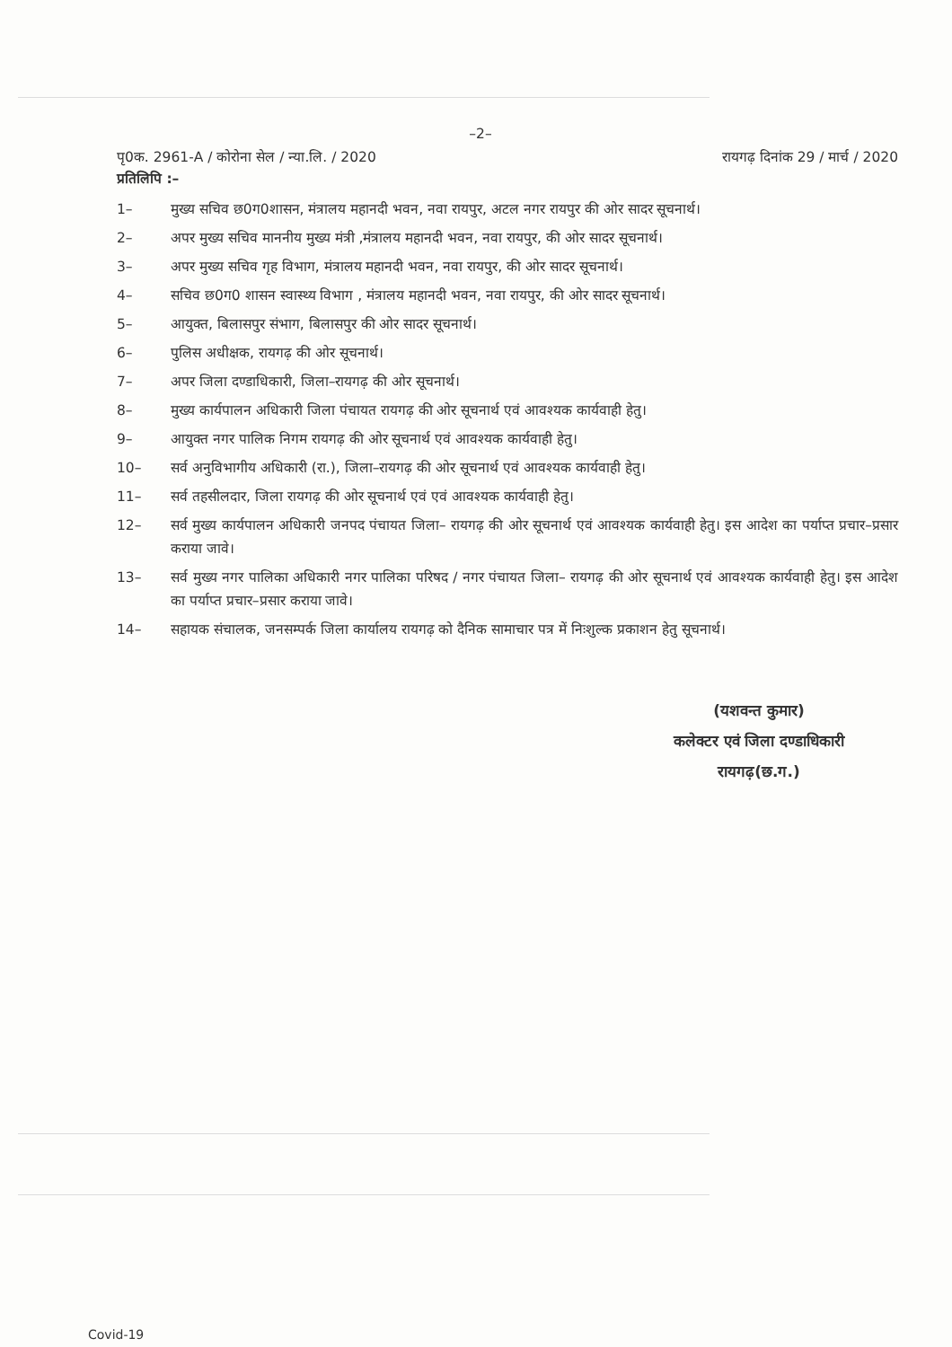–2–
पृ0क. 2961-A / कोरोना सेल / न्या.लि. / 2020 रायगढ़ दिनांक 29 / मार्च / 2020
प्रतिलिपि :–
1– मुख्य सचिव छ0ग0शासन, मंत्रालय महानदी भवन, नवा रायपुर, अटल नगर रायपुर की ओर सादर सूचनार्थ।
2– अपर मुख्य सचिव माननीय मुख्य मंत्री ,मंत्रालय महानदी भवन, नवा रायपुर, की ओर सादर सूचनार्थ।
3– अपर मुख्य सचिव गृह विभाग, मंत्रालय महानदी भवन, नवा रायपुर, की ओर सादर सूचनार्थ।
4– सचिव छ0ग0 शासन स्वास्थ्य विभाग , मंत्रालय महानदी भवन, नवा रायपुर, की ओर सादर सूचनार्थ।
5– आयुक्त, बिलासपुर संभाग, बिलासपुर की ओर सादर सूचनार्थ।
6– पुलिस अधीक्षक, रायगढ़ की ओर सूचनार्थ।
7– अपर जिला दण्डाधिकारी, जिला–रायगढ़ की ओर सूचनार्थ।
8– मुख्य कार्यपालन अधिकारी जिला पंचायत रायगढ़ की ओर सूचनार्थ एवं आवश्यक कार्यवाही हेतु।
9– आयुक्त नगर पालिक निगम रायगढ़ की ओर सूचनार्थ एवं आवश्यक कार्यवाही हेतु।
10– सर्व अनुविभागीय अधिकारी (रा.), जिला–रायगढ़ की ओर सूचनार्थ एवं आवश्यक कार्यवाही हेतु।
11– सर्व तहसीलदार, जिला रायगढ़ की ओर सूचनार्थ एवं एवं आवश्यक कार्यवाही हेतु।
12– सर्व मुख्य कार्यपालन अधिकारी जनपद पंचायत जिला– रायगढ़ की ओर सूचनार्थ एवं आवश्यक कार्यवाही हेतु। इस आदेश का पर्याप्त प्रचार–प्रसार कराया जावे।
13– सर्व मुख्य नगर पालिका अधिकारी नगर पालिका परिषद / नगर पंचायत जिला– रायगढ़ की ओर सूचनार्थ एवं आवश्यक कार्यवाही हेतु। इस आदेश का पर्याप्त प्रचार–प्रसार कराया जावे।
14– सहायक संचालक, जनसम्पर्क जिला कार्यालय रायगढ़ को दैनिक सामाचार पत्र में निःशुल्क प्रकाशन हेतु सूचनार्थ।
(यशवन्त कुमार)
कलेक्टर एवं जिला दण्डाधिकारी
रायगढ़(छ.ग.)
Covid-19